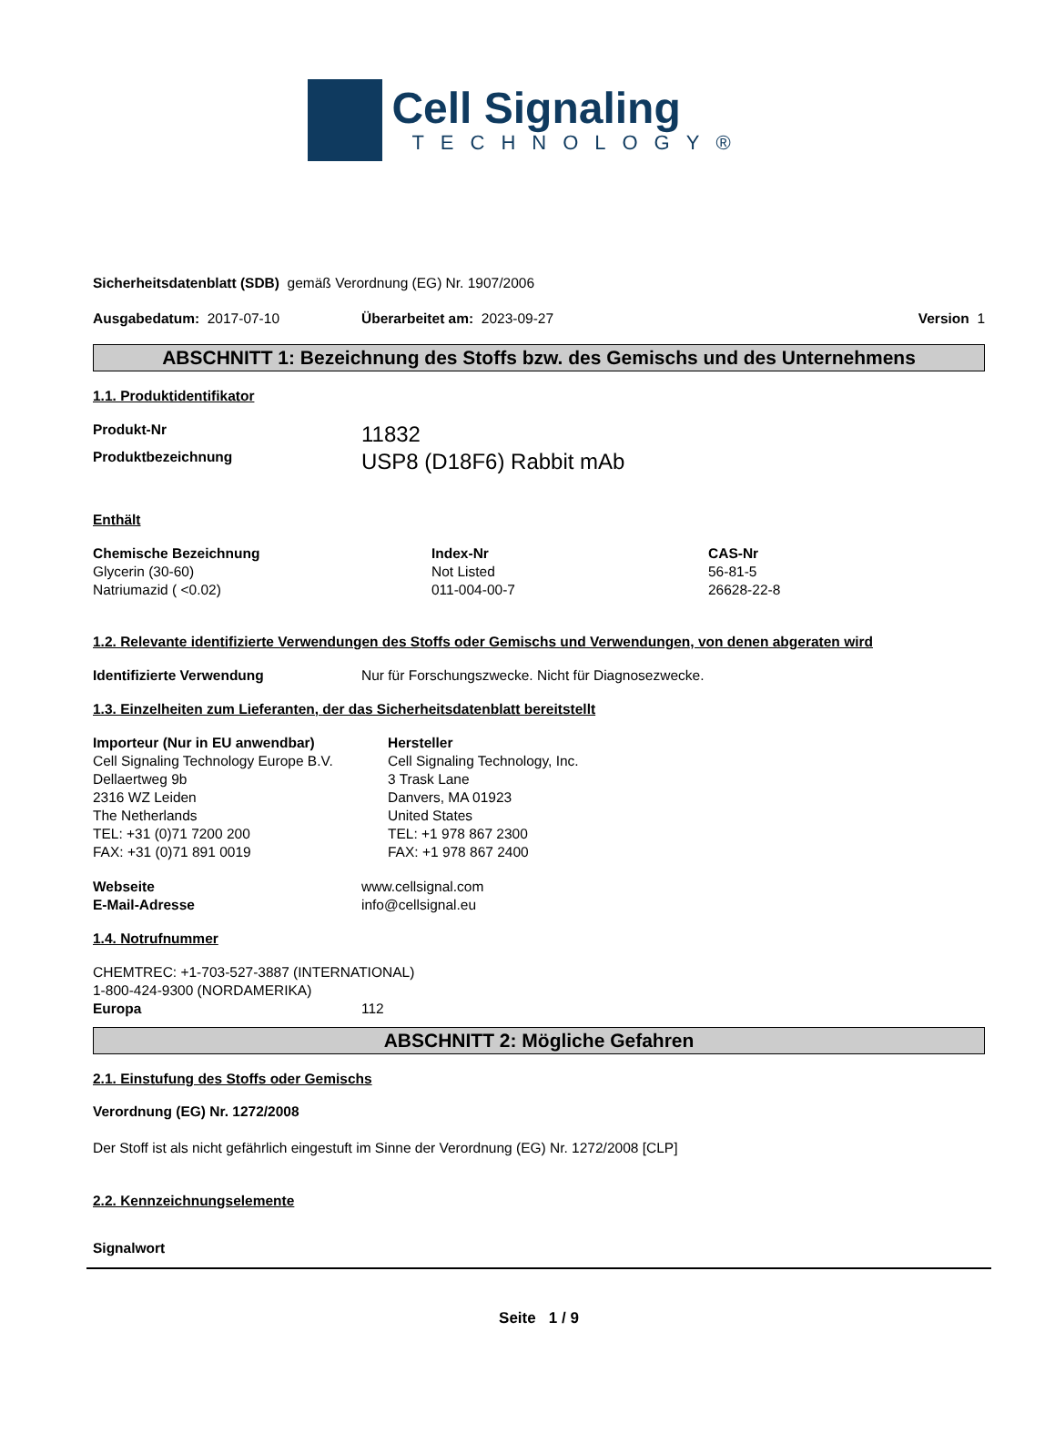Cell Signaling
TECHNOLOGY®
Sicherheitsdatenblatt (SDB) gemäß Verordnung (EG) Nr. 1907/2006
| Ausgabedatum: 2017-07-10 | Überarbeitet am: 2023-09-27 | Version 1 |
ABSCHNITT 1: Bezeichnung des Stoffs bzw. des Gemischs und des Unternehmens
1.1. Produktidentifikator
| Produkt-Nr | 11832 |
| Produktbezeichnung | USP8 (D18F6) Rabbit mAb |
Enthält
| Chemische Bezeichnung | Index-Nr | CAS-Nr |
| --- | --- | --- |
| Glycerin (30-60) | Not Listed | 56-81-5 |
| Natriumazid ( <0.02) | 011-004-00-7 | 26628-22-8 |
1.2. Relevante identifizierte Verwendungen des Stoffs oder Gemischs und Verwendungen, von denen abgeraten wird
| Identifizierte Verwendung | Nur für Forschungszwecke. Nicht für Diagnosezwecke. |
1.3. Einzelheiten zum Lieferanten, der das Sicherheitsdatenblatt bereitstellt
| Importeur (Nur in EU anwendbar) Cell Signaling Technology Europe B.V. Dellaertweg 9b 2316 WZ Leiden The Netherlands TEL: +31 (0)71 7200 200 FAX: +31 (0)71 891 0019 | Hersteller Cell Signaling Technology, Inc. 3 Trask Lane Danvers, MA 01923 United States TEL: +1 978 867 2300 FAX: +1 978 867 2400 |
| Webseite | www.cellsignal.com |
| E-Mail-Adresse | info@cellsignal.eu |
1.4. Notrufnummer
CHEMTREC: +1-703-527-3887 (INTERNATIONAL)
1-800-424-9300 (NORDAMERIKA)
| Europa | 112 |
ABSCHNITT 2: Mögliche Gefahren
2.1. Einstufung des Stoffs oder Gemischs
Verordnung (EG) Nr. 1272/2008
Der Stoff ist als nicht gefährlich eingestuft im Sinne der Verordnung (EG) Nr. 1272/2008 [CLP]
2.2. Kennzeichnungselemente
Signalwort
Seite 1 / 9